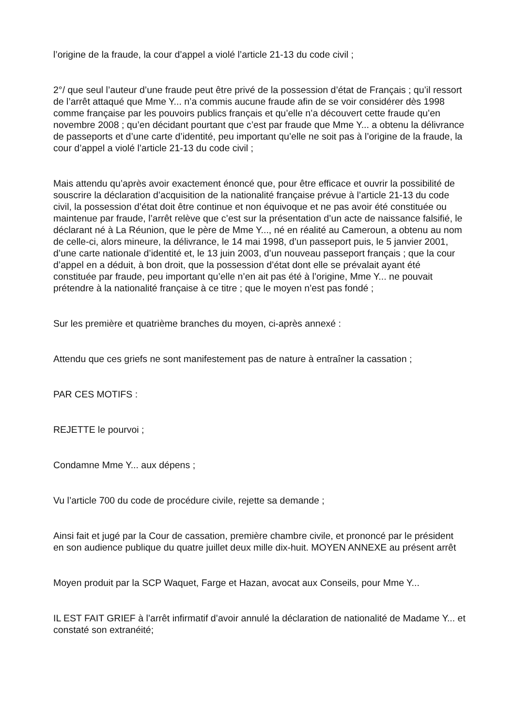l’origine de la fraude, la cour d’appel a violé l’article 21-13 du code civil ;
2°/ que seul l’auteur d’une fraude peut être privé de la possession d’état de Français ; qu’il ressort de l’arrêt attaqué que Mme Y... n’a commis aucune fraude afin de se voir considérer dès 1998 comme française par les pouvoirs publics français et qu’elle n’a découvert cette fraude qu’en novembre 2008 ; qu’en décidant pourtant que c’est par fraude que Mme Y... a obtenu la délivrance de passeports et d’une carte d’identité, peu important qu’elle ne soit pas à l’origine de la fraude, la cour d’appel a violé l’article 21-13 du code civil ;
Mais attendu qu’après avoir exactement énoncé que, pour être efficace et ouvrir la possibilité de souscrire la déclaration d’acquisition de la nationalité française prévue à l’article 21-13 du code civil, la possession d’état doit être continue et non équivoque et ne pas avoir été constituée ou maintenue par fraude, l’arrêt relève que c’est sur la présentation d’un acte de naissance falsifié, le déclarant né à La Réunion, que le père de Mme Y..., né en réalité au Cameroun, a obtenu au nom de celle-ci, alors mineure, la délivrance, le 14 mai 1998, d’un passeport puis, le 5 janvier 2001, d’une carte nationale d’identité et, le 13 juin 2003, d’un nouveau passeport français ; que la cour d’appel en a déduit, à bon droit, que la possession d’état dont elle se prévalait ayant été constituée par fraude, peu important qu’elle n’en ait pas été à l’origine, Mme Y... ne pouvait prétendre à la nationalité française à ce titre ; que le moyen n’est pas fondé ;
Sur les première et quatrième branches du moyen, ci-après annexé :
Attendu que ces griefs ne sont manifestement pas de nature à entraîner la cassation ;
PAR CES MOTIFS :
REJETTE le pourvoi ;
Condamne Mme Y... aux dépens ;
Vu l’article 700 du code de procédure civile, rejette sa demande ;
Ainsi fait et jugé par la Cour de cassation, première chambre civile, et prononcé par le président en son audience publique du quatre juillet deux mille dix-huit. MOYEN ANNEXE au présent arrêt
Moyen produit par la SCP Waquet, Farge et Hazan, avocat aux Conseils, pour Mme Y...
IL EST FAIT GRIEF à l’arrêt infirmatif d’avoir annulé la déclaration de nationalité de Madame Y... et constaté son extranéité;